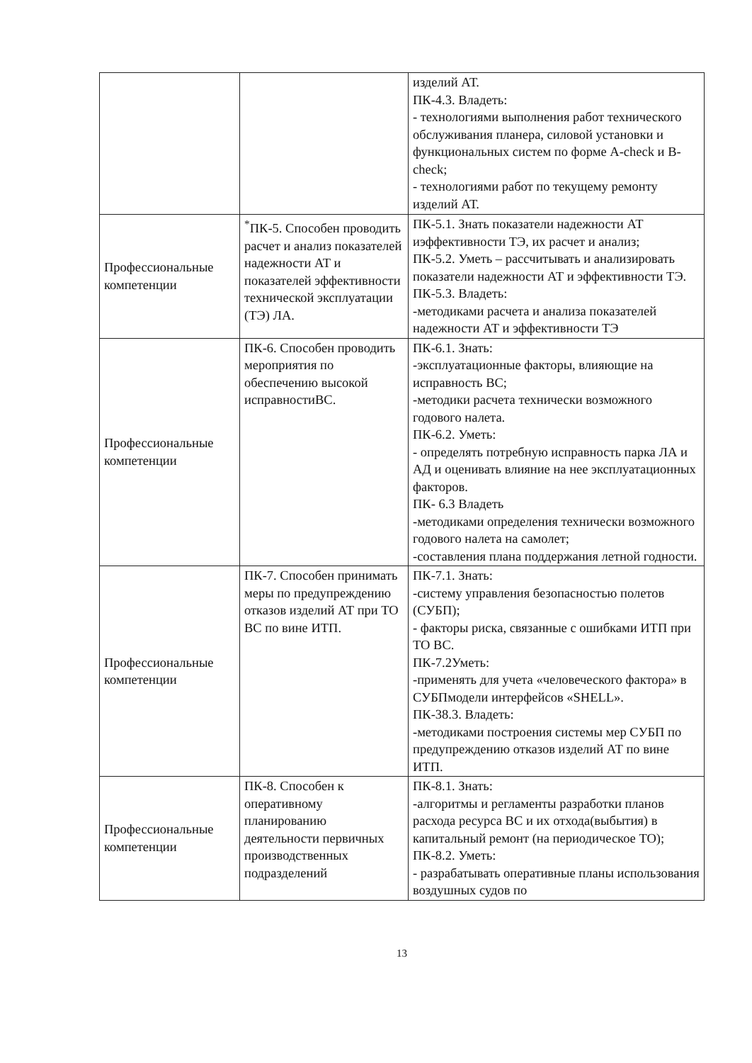| | | изделий АТ. ПК-4.3. Владеть: - технологиями выполнения работ технического обслуживания планера, силовой установки и функциональных систем по форме A-check и B-check; - технологиями работ по текущему ремонту изделий АТ. |
| Профессиональные компетенции | <sup>*</sup> ПК-5. Способен проводить расчет и анализ показателей надежности АТ и показателей эффективности технической эксплуатации (ТЭ) ЛА. | ПК-5.1. Знать показатели надежности АТ иэффективности ТЭ, их расчет и анализ; ПК-5.2. Уметь – рассчитывать и анализировать показатели надежности АТ и эффективности ТЭ. ПК-5.3. Владеть: -методиками расчета и анализа показателей надежности АТ и эффективности ТЭ |
| Профессиональные компетенции | ПК-6. Способен проводить мероприятия по обеспечению высокой исправностиВС. | ПК-6.1. Знать: -эксплуатационные факторы, влияющие на исправность ВС; -методики расчета технически возможного годового налета. ПК-6.2. Уметь: - определять потребную исправность парка ЛА и АД и оценивать влияние на нее эксплуатационных факторов. ПК- 6.3 Владеть -методиками определения технически возможного годового налета на самолет; -составления плана поддержания летной годности. |
| Профессиональные компетенции | ПК-7. Способен принимать меры по предупреждению отказов изделий АТ при ТО ВС по вине ИТП. | ПК-7.1. Знать: -систему управления безопасностью полетов (СУБП); - факторы риска, связанные с ошибками ИТП при ТО ВС. ПК-7.2Уметь: -применять для учета «человеческого фактора» в СУБПмодели интерфейсов «SHELL». ПК-38.3. Владеть: -методиками построения системы мер СУБП по предупреждению отказов изделий АТ по вине ИТП. |
| Профессиональные компетенции | ПК-8. Способен к оперативному планированию деятельности первичных производственных подразделений | ПК-8.1. Знать: -алгоритмы и регламенты разработки планов расхода ресурса ВС и их отхода(выбытия) в капитальный ремонт (на периодическое ТО); ПК-8.2. Уметь: - разрабатывать оперативные планы использования воздушных судов по |
13